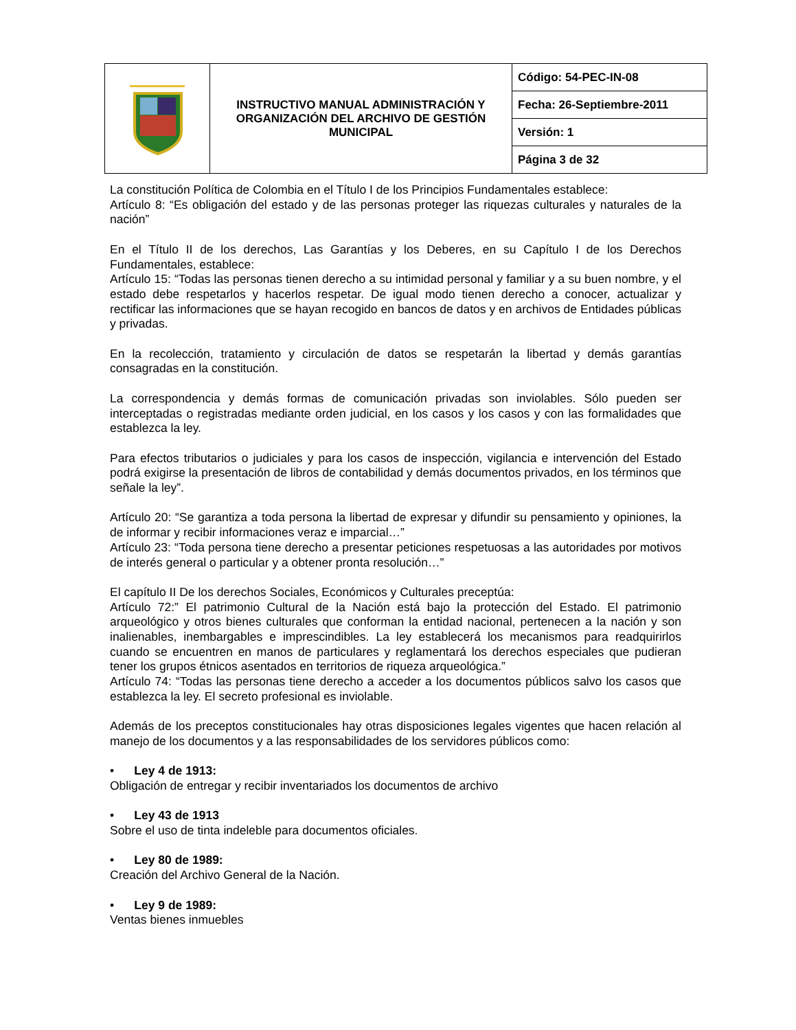| | INSTRUCTIVO MANUAL ADMINISTRACIÓN Y ORGANIZACIÓN DEL ARCHIVO DE GESTIÓN MUNICIPAL | Código: 54-PEC-IN-08 |
| | | Fecha: 26-Septiembre-2011 |
| | | Versión: 1 |
| | | Página 3 de 32 |
La constitución Política de Colombia en el Título I de los Principios Fundamentales establece:
Artículo 8: “Es obligación del estado y de las personas proteger las riquezas culturales y naturales de la nación”
En el Título II de los derechos, Las Garantías y los Deberes, en su Capítulo I de los Derechos Fundamentales, establece:
Artículo 15: “Todas las personas tienen derecho a su intimidad personal y familiar y a su buen nombre, y el estado debe respetarlos y hacerlos respetar. De igual modo tienen derecho a conocer, actualizar y rectificar las informaciones que se hayan recogido en bancos de datos y en archivos de Entidades públicas y privadas.
En la recolección, tratamiento y circulación de datos se respetarán la libertad y demás garantías consagradas en la constitución.
La correspondencia y demás formas de comunicación privadas son inviolables. Sólo pueden ser interceptadas o registradas mediante orden judicial, en los casos y los casos y con las formalidades que establezca la ley.
Para efectos tributarios o judiciales y para los casos de inspección, vigilancia e intervención del Estado podrá exigirse la presentación de libros de contabilidad y demás documentos privados, en los términos que señale la ley”.
Artículo 20: “Se garantiza a toda persona la libertad de expresar y difundir su pensamiento y opiniones, la de informar y recibir informaciones veraz e imparcial…”
Artículo 23: “Toda persona tiene derecho a presentar peticiones respetuosas a las autoridades por motivos de interés general o particular y a obtener pronta resolución…”
El capítulo II De los derechos Sociales, Económicos y Culturales preceptúa:
Artículo 72:” El patrimonio Cultural de la Nación está bajo la protección del Estado. El patrimonio arqueológico y otros bienes culturales que conforman la entidad nacional, pertenecen a la nación y son inalienables, inembargables e imprescindibles. La ley establecerá los mecanismos para readquirirlos cuando se encuentren en manos de particulares y reglamentará los derechos especiales que pudieran tener los grupos étnicos asentados en territorios de riqueza arqueológica.”
Artículo 74: “Todas las personas tiene derecho a acceder a los documentos públicos salvo los casos que establezca la ley. El secreto profesional es inviolable.
Además de los preceptos constitucionales hay otras disposiciones legales vigentes que hacen relación al manejo de los documentos y a las responsabilidades de los servidores públicos como:
• Ley 4 de 1913:
Obligación de entregar y recibir inventariados los documentos de archivo
• Ley 43 de 1913
Sobre el uso de tinta indeleble para documentos oficiales.
• Ley 80 de 1989:
Creación del Archivo General de la Nación.
• Ley 9 de 1989:
Ventas bienes inmuebles